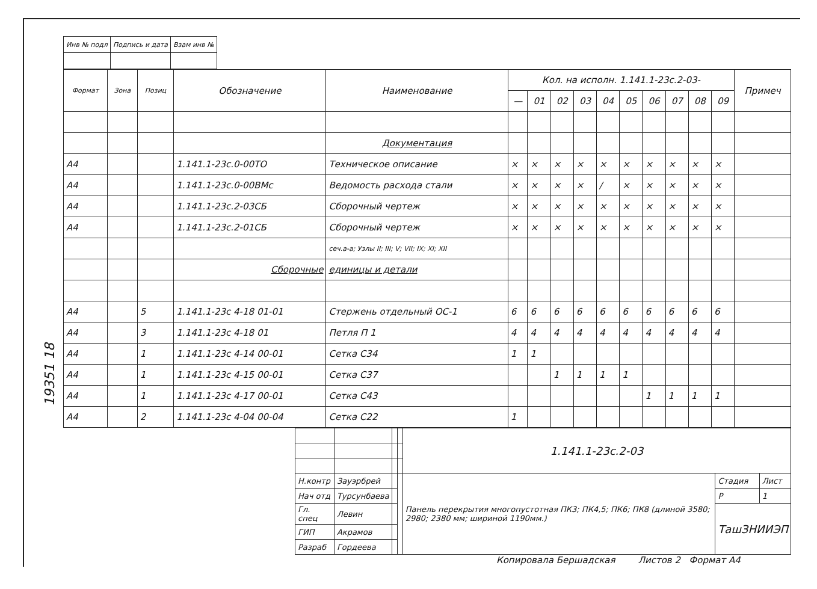19351 18
| Инв № подл | Подпись и дата | Взам инв № |
| Формат | Зона | Позиц | Обозначение | Наименование | Кол. на исполн. 1.141.1-23с.2-03- | | | | | | | | | | Примеч |
| --- | --- | --- | --- | --- | --- | --- | --- | --- | --- | --- | --- | --- | --- | --- | --- |
| | | | | | — | 01 | 02 | 03 | 04 | 05 | 06 | 07 | 08 | 09 | |
| | | | | Документация | | | | | | | | | | | |
| А4 | | | 1.141.1-23с.0-00ТО | Техническое описание | × | × | × | × | × | × | × | × | × | × | |
| А4 | | | 1.141.1-23с.0-00ВМс | Ведомость расхода стали | × | × | × | × | / | × | × | × | × | × | |
| А4 | | | 1.141.1-23с.2-03СБ | Сборочный чертеж | × | × | × | × | × | × | × | × | × | × | |
| А4 | | | 1.141.1-23с.2-01СБ | Сборочный чертеж | × | × | × | × | × | × | × | × | × | × | |
| | | | | сеч.а-а; Узлы II; III; V; VII; IX; XI; XII | | | | | | | | | | | |
| | | | Сборочные | единицы и детали | | | | | | | | | | | |
| А4 | | 5 | 1.141.1-23с 4-18 01-01 | Стержень отдельный ОС-1 | 6 | 6 | 6 | 6 | 6 | 6 | 6 | 6 | 6 | 6 | |
| А4 | | 3 | 1.141.1-23с 4-18 01 | Петля П 1 | 4 | 4 | 4 | 4 | 4 | 4 | 4 | 4 | 4 | 4 | |
| А4 | | 1 | 1.141.1-23с 4-14 00-01 | Сетка С34 | 1 | 1 | | | | | | | | | |
| А4 | | 1 | 1.141.1-23с 4-15 00-01 | Сетка С37 | | | 1 | 1 | 1 | 1 | | | | | |
| А4 | | 1 | 1.141.1-23с 4-17 00-01 | Сетка С43 | | | | | | | 1 | 1 | 1 | 1 | |
| А4 | | 2 | 1.141.1-23с 4-04 00-04 | Сетка С22 | 1 | | | | | | | | | | |
| | | | | 1.141.1-23с.2-03 | | |
| Н.контр | Зауэрбрей | | | Панель перекрытия многопустотная ПК3; ПК4,5; ПК6; ПК8 (длиной 3580; 2980; 2380 мм; шириной 1190мм.) | Стадия | Лист |
| Нач отд | Турсунбаева | | | | Р | 1 |
| Гл. спец | Левин | | | | ТашЗНИИЭП | |
| ГИП | Акрамов | | | | | |
| Разраб | Гордеева | | | | | |
Копировала Бершадская Листов 2 Формат А4